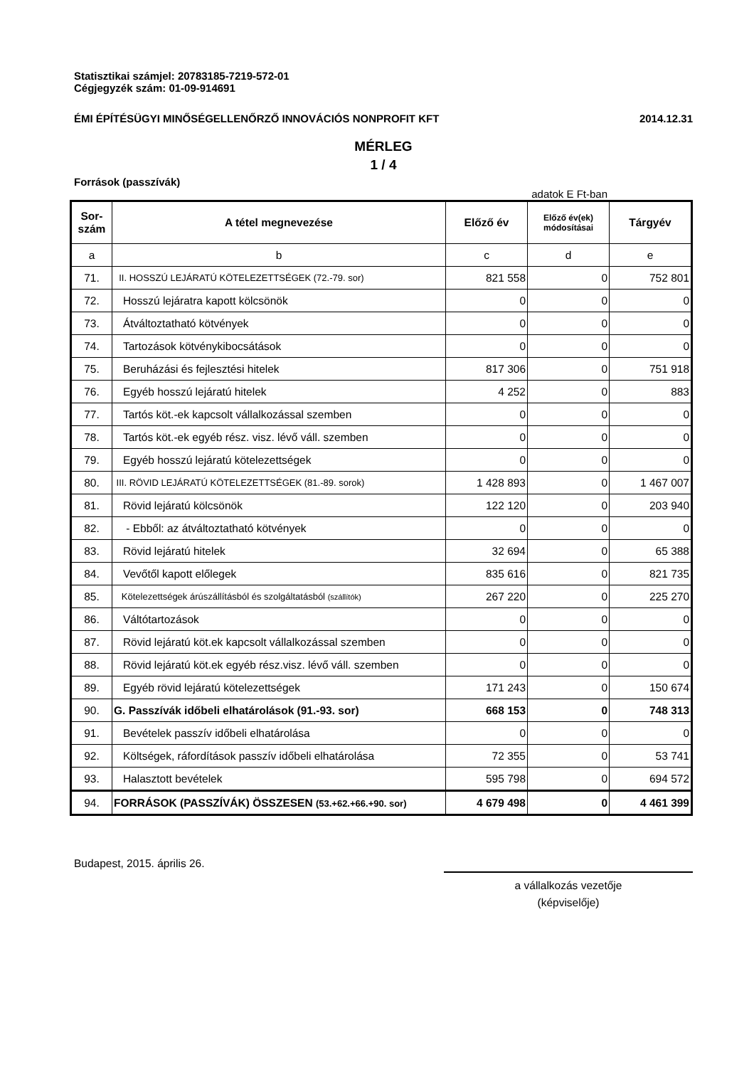Statisztikai számjel: 20783185-7219-572-01
Cégjegyzék szám: 01-09-914691
ÉMI ÉPÍTÉSÜGYI MINŐSÉGELLENŐRZŐ INNOVÁCIÓS NONPROFIT KFT 2014.12.31
MÉRLEG
1 / 4
Források (passzívák)
adatok E Ft-ban
| Sor- szám | A tétel megnevezése | Előző év | Előző év(ek) módosításai | Tárgyév |
| --- | --- | --- | --- | --- |
| a | b | c | d | e |
| 71. | II. HOSSZÚ LEJÁRATÚ KÖTELEZETTSÉGEK (72.-79. sor) | 821 558 | 0 | 752 801 |
| 72. | Hosszú lejáratra kapott kölcsönök | 0 | 0 | 0 |
| 73. | Átváltoztatható kötvények | 0 | 0 | 0 |
| 74. | Tartozások kötvénykibocsátások | 0 | 0 | 0 |
| 75. | Beruházási és fejlesztési hitelek | 817 306 | 0 | 751 918 |
| 76. | Egyéb hosszú lejáratú hitelek | 4 252 | 0 | 883 |
| 77. | Tartós köt.-ek kapcsolt vállalkozással szemben | 0 | 0 | 0 |
| 78. | Tartós köt.-ek egyéb rész. visz. lévő váll. szemben | 0 | 0 | 0 |
| 79. | Egyéb hosszú lejáratú kötelezettségek | 0 | 0 | 0 |
| 80. | III. RÖVID LEJÁRATÚ KÖTELEZETTSÉGEK (81.-89. sorok) | 1 428 893 | 0 | 1 467 007 |
| 81. | Rövid lejáratú kölcsönök | 122 120 | 0 | 203 940 |
| 82. | - Ebből: az átváltoztatható kötvények | 0 | 0 | 0 |
| 83. | Rövid lejáratú hitelek | 32 694 | 0 | 65 388 |
| 84. | Vevőtől kapott előlegek | 835 616 | 0 | 821 735 |
| 85. | Kötelezettségek árúszállításból és szolgáltatásból (szállítók) | 267 220 | 0 | 225 270 |
| 86. | Váltótartozások | 0 | 0 | 0 |
| 87. | Rövid lejáratú köt.ek kapcsolt vállalkozással szemben | 0 | 0 | 0 |
| 88. | Rövid lejáratú köt.ek egyéb rész.visz. lévő váll. szemben | 0 | 0 | 0 |
| 89. | Egyéb rövid lejáratú kötelezettségek | 171 243 | 0 | 150 674 |
| 90. | G. Passzívák időbeli elhatárolások (91.-93. sor) | 668 153 | 0 | 748 313 |
| 91. | Bevételek passzív időbeli elhatárolása | 0 | 0 | 0 |
| 92. | Költségek, ráfordítások passzív időbeli elhatárolása | 72 355 | 0 | 53 741 |
| 93. | Halasztott bevételek | 595 798 | 0 | 694 572 |
| 94. | FORRÁSOK (PASSZÍVÁK) ÖSSZESEN (53.+62.+66.+90. sor) | 4 679 498 | 0 | 4 461 399 |
Budapest, 2015. április 26.
a vállalkozás vezetője
(képviselője)